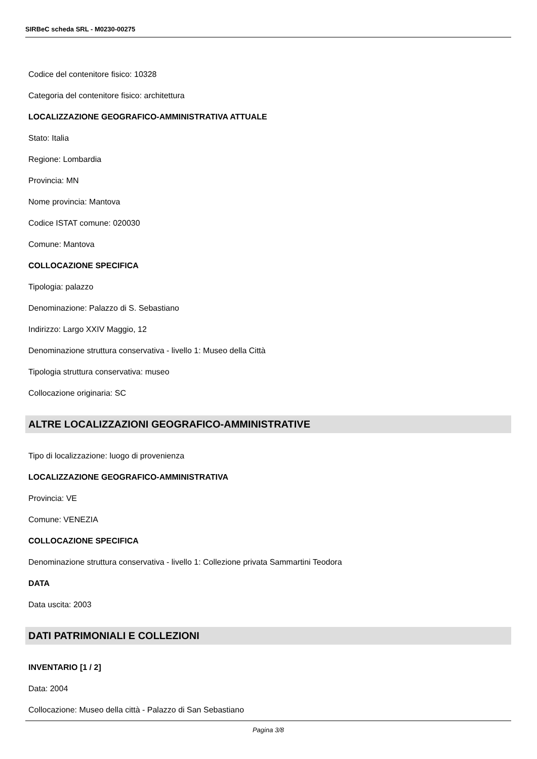SIRBeC scheda SRL - M0230-00275
Codice del contenitore fisico: 10328
Categoria del contenitore fisico: architettura
LOCALIZZAZIONE GEOGRAFICO-AMMINISTRATIVA ATTUALE
Stato: Italia
Regione: Lombardia
Provincia: MN
Nome provincia: Mantova
Codice ISTAT comune: 020030
Comune: Mantova
COLLOCAZIONE SPECIFICA
Tipologia: palazzo
Denominazione: Palazzo di S. Sebastiano
Indirizzo: Largo XXIV Maggio, 12
Denominazione struttura conservativa - livello 1: Museo della Città
Tipologia struttura conservativa: museo
Collocazione originaria: SC
ALTRE LOCALIZZAZIONI GEOGRAFICO-AMMINISTRATIVE
Tipo di localizzazione: luogo di provenienza
LOCALIZZAZIONE GEOGRAFICO-AMMINISTRATIVA
Provincia: VE
Comune: VENEZIA
COLLOCAZIONE SPECIFICA
Denominazione struttura conservativa - livello 1: Collezione privata Sammartini Teodora
DATA
Data uscita: 2003
DATI PATRIMONIALI E COLLEZIONI
INVENTARIO [1 / 2]
Data: 2004
Collocazione: Museo della città - Palazzo di San Sebastiano
Pagina 3/8